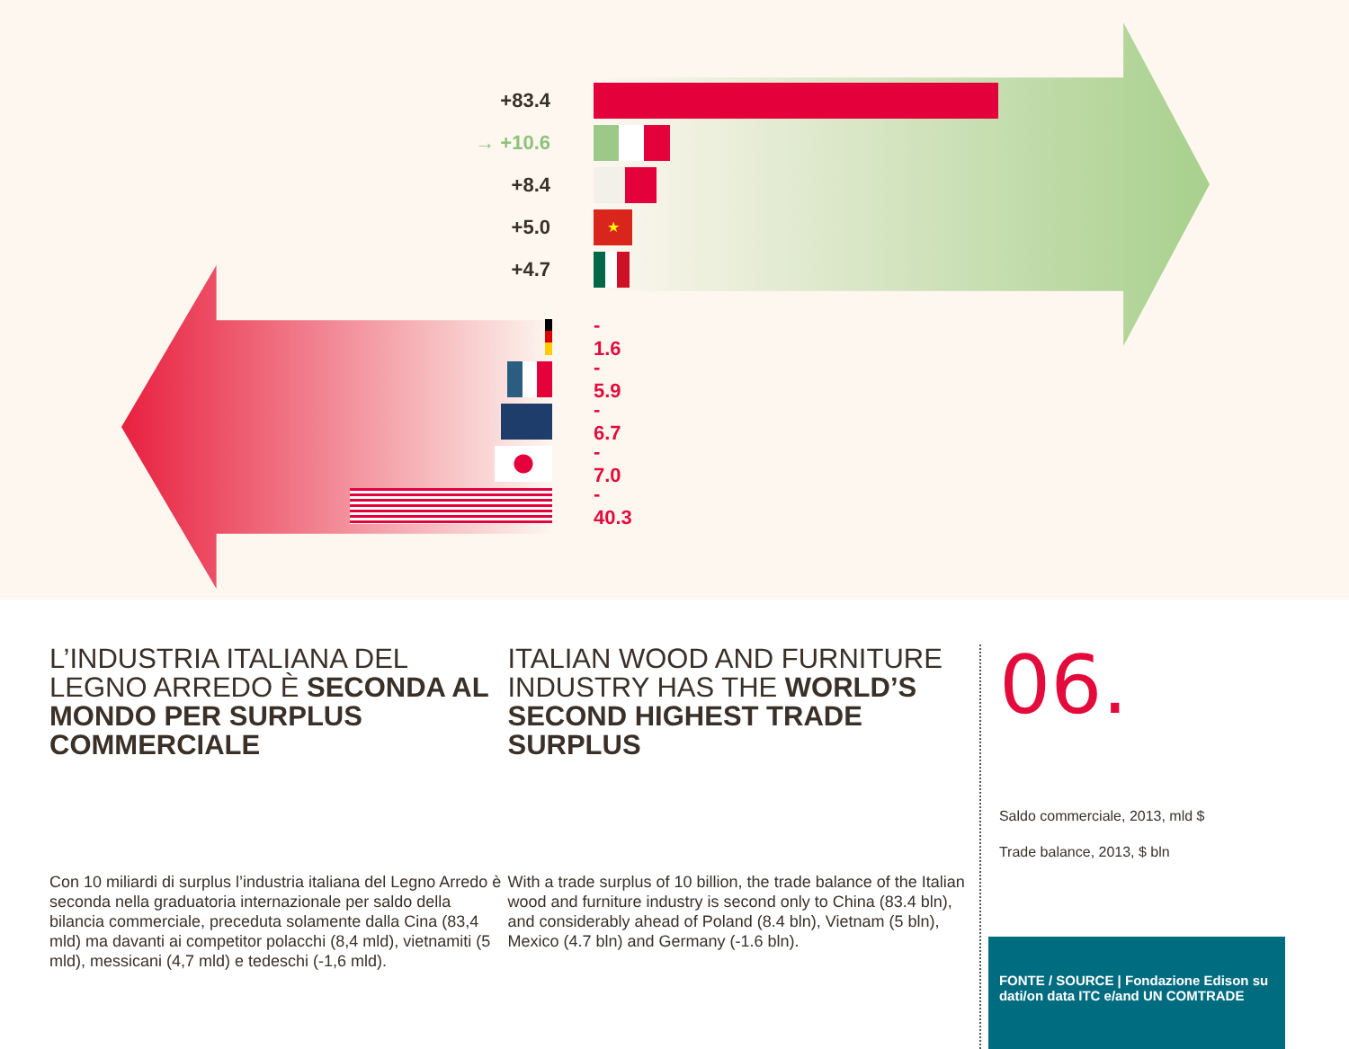+83.4
→ +10.6
+8.4
+5.0
★
+4.7
- 1.6
- 5.9
- 6.7
- 7.0
- 40.3
L’INDUSTRIA ITALIANA DEL LEGNO ARREDO È SECONDA AL MONDO PER SURPLUS COMMERCIALE
Con 10 miliardi di surplus l’industria italiana del Legno Arredo è seconda nella graduatoria internazionale per saldo della bilancia commerciale, preceduta solamente dalla Cina (83,4 mld) ma davanti ai competitor polacchi (8,4 mld), vietnamiti (5 mld), messicani (4,7 mld) e tedeschi (-1,6 mld).
ITALIAN WOOD AND FURNITURE INDUSTRY HAS THE WORLD’S SECOND HIGHEST TRADE SURPLUS
With a trade surplus of 10 billion, the trade balance of the Italian wood and furniture industry is second only to China (83.4 bln), and considerably ahead of Poland (8.4 bln), Vietnam (5 bln), Mexico (4.7 bln) and Germany (-1.6 bln).
06.
Saldo commerciale, 2013, mld $
Trade balance, 2013, $ bln
FONTE / SOURCE | Fondazione Edison su dati/on data ITC e/and UN COMTRADE